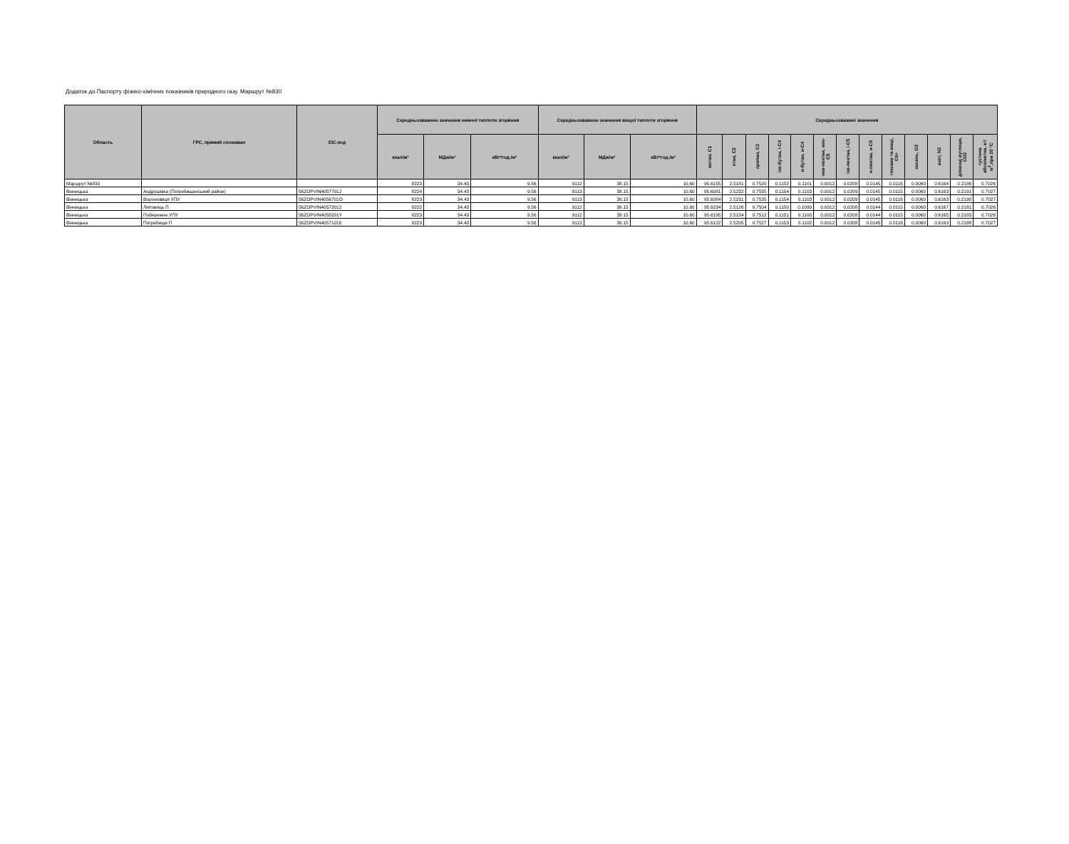Додаток до Паспорту фізико-хімічних показників природного газу. Маршрут №830
| Область | ГРС, прямий споживач | EIC-код | Середньозважене значення нижчої теплоти згоряння | | | Середньозважене значення вищої теплоти згоряння | | | Середньозважені значення | | | | | | | | | | | | |
| --- | --- | --- | --- | --- | --- | --- | --- | --- | --- | --- | --- | --- | --- | --- | --- | --- | --- | --- | --- | --- | --- |
| | | | ккал/м³ | МДж/м³ | кВт*год./м³ | ккал/м³ | МДж/м³ | кВт*год./м³ | метан, С1 | етан, С2 | пропан, С3 | ізо-бутан, і-С4 | н-бутан, н-С4 | нео-пентан, нео-С5 | ізо-пентан, і-С5 | н-пентан, н-С5 | гексани та вищі, С6+ | кисень, О2 | азот, N2 | діоксид вуглецю, СО2 | густина абсолютна, кг/м<sup>3</sup>,при 20 °С |
| Маршрут №830 | | | 8223 | 34.43 | 9.56 | 9112 | 38.15 | 10.60 | 95.6155 | 2.5181 | 0.7520 | 0.1152 | 0.1101 | 0.0012 | 0.0208 | 0.0145 | 0.0116 | 0.0060 | 0.6164 | 0.2186 | 0.7026 |
| Вінницька | Андрушівка (Погребищенський район) | 56ZOPVIN4057701J | 8224 | 34.43 | 9.56 | 9113 | 38.15 | 10.60 | 95.6081 | 2.5232 | 0.7535 | 0.1154 | 0.1103 | 0.0012 | 0.0209 | 0.0145 | 0.0115 | 0.0060 | 0.6163 | 0.2191 | 0.7027 |
| Вінницька | Вороновиця УПУ | 56ZOPVIN4056701O | 8223 | 34.43 | 9.56 | 9113 | 38.15 | 10.60 | 95.6084 | 2.5231 | 0.7535 | 0.1154 | 0.1103 | 0.0012 | 0.0209 | 0.0145 | 0.0116 | 0.0060 | 0.6163 | 0.2190 | 0.7027 |
| Вінницька | Липовець П | 56ZOPVIN40572012 | 8222 | 34.43 | 9.56 | 9112 | 38.15 | 10.60 | 95.6234 | 2.5126 | 0.7504 | 0.1150 | 0.1099 | 0.0012 | 0.0208 | 0.0144 | 0.0115 | 0.0060 | 0.6167 | 0.2181 | 0.7026 |
| Вінницька | Побережне УПУ | 56ZOPVIN4058201Y | 8223 | 34.43 | 9.56 | 9112 | 38.15 | 10.60 | 95.6195 | 2.5154 | 0.7512 | 0.1151 | 0.1100 | 0.0012 | 0.0208 | 0.0144 | 0.0115 | 0.0060 | 0.6165 | 0.2183 | 0.7026 |
| Вінницька | Погребище П | 56ZOPVIN40571016 | 8223 | 34.43 | 9.56 | 9113 | 38.15 | 10.60 | 95.6122 | 2.5205 | 0.7527 | 0.1153 | 0.1102 | 0.0012 | 0.0208 | 0.0145 | 0.0116 | 0.0060 | 0.6163 | 0.2188 | 0.7027 |